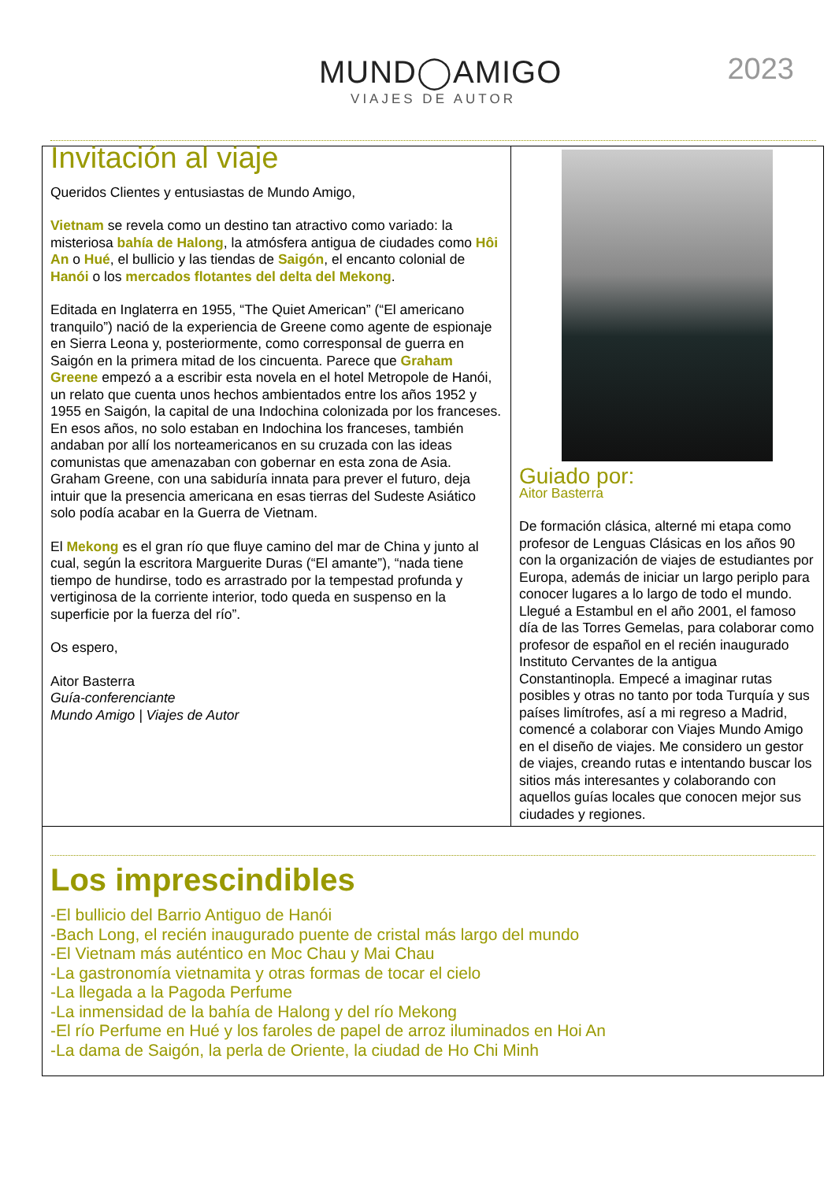MUND◯AMIGO
VIAJES DE AUTOR
2023
Invitación al viaje
Queridos Clientes y entusiastas de Mundo Amigo,
Vietnam se revela como un destino tan atractivo como variado: la misteriosa bahía de Halong, la atmósfera antigua de ciudades como Hôi An o Hué, el bullicio y las tiendas de Saigón, el encanto colonial de Hanói o los mercados flotantes del delta del Mekong.
Editada en Inglaterra en 1955, “The Quiet American” (“El americano tranquilo”) nació de la experiencia de Greene como agente de espionaje en Sierra Leona y, posteriormente, como corresponsal de guerra en Saigón en la primera mitad de los cincuenta. Parece que Graham Greene empezó a a escribir esta novela en el hotel Metropole de Hanói, un relato que cuenta unos hechos ambientados entre los años 1952 y 1955 en Saigón, la capital de una Indochina colonizada por los franceses. En esos años, no solo estaban en Indochina los franceses, también andaban por allí los norteamericanos en su cruzada con las ideas comunistas que amenazaban con gobernar en esta zona de Asia. Graham Greene, con una sabiduría innata para prever el futuro, deja intuir que la presencia americana en esas tierras del Sudeste Asiático solo podía acabar en la Guerra de Vietnam.
El Mekong es el gran río que fluye camino del mar de China y junto al cual, según la escritora Marguerite Duras (“El amante”), “nada tiene tiempo de hundirse, todo es arrastrado por la tempestad profunda y vertiginosa de la corriente interior, todo queda en suspenso en la superficie por la fuerza del río”.
Os espero,
Aitor Basterra
Guía-conferenciante
Mundo Amigo | Viajes de Autor
Guiado por:
Aitor Basterra
De formación clásica, alterné mi etapa como profesor de Lenguas Clásicas en los años 90 con la organización de viajes de estudiantes por Europa, además de iniciar un largo periplo para conocer lugares a lo largo de todo el mundo. Llegué a Estambul en el año 2001, el famoso día de las Torres Gemelas, para colaborar como profesor de español en el recién inaugurado Instituto Cervantes de la antigua Constantinopla. Empecé a imaginar rutas posibles y otras no tanto por toda Turquía y sus países limítrofes, así a mi regreso a Madrid, comencé a colaborar con Viajes Mundo Amigo en el diseño de viajes. Me considero un gestor de viajes, creando rutas e intentando buscar los sitios más interesantes y colaborando con aquellos guías locales que conocen mejor sus ciudades y regiones.
Los imprescindibles
-El bullicio del Barrio Antiguo de Hanói
-Bach Long, el recién inaugurado puente de cristal más largo del mundo
-El Vietnam más auténtico en Moc Chau y Mai Chau
-La gastronomía vietnamita y otras formas de tocar el cielo
-La llegada a la Pagoda Perfume
-La inmensidad de la bahía de Halong y del río Mekong
-El río Perfume en Hué y los faroles de papel de arroz iluminados en Hoi An
-La dama de Saigón, la perla de Oriente, la ciudad de Ho Chi Minh